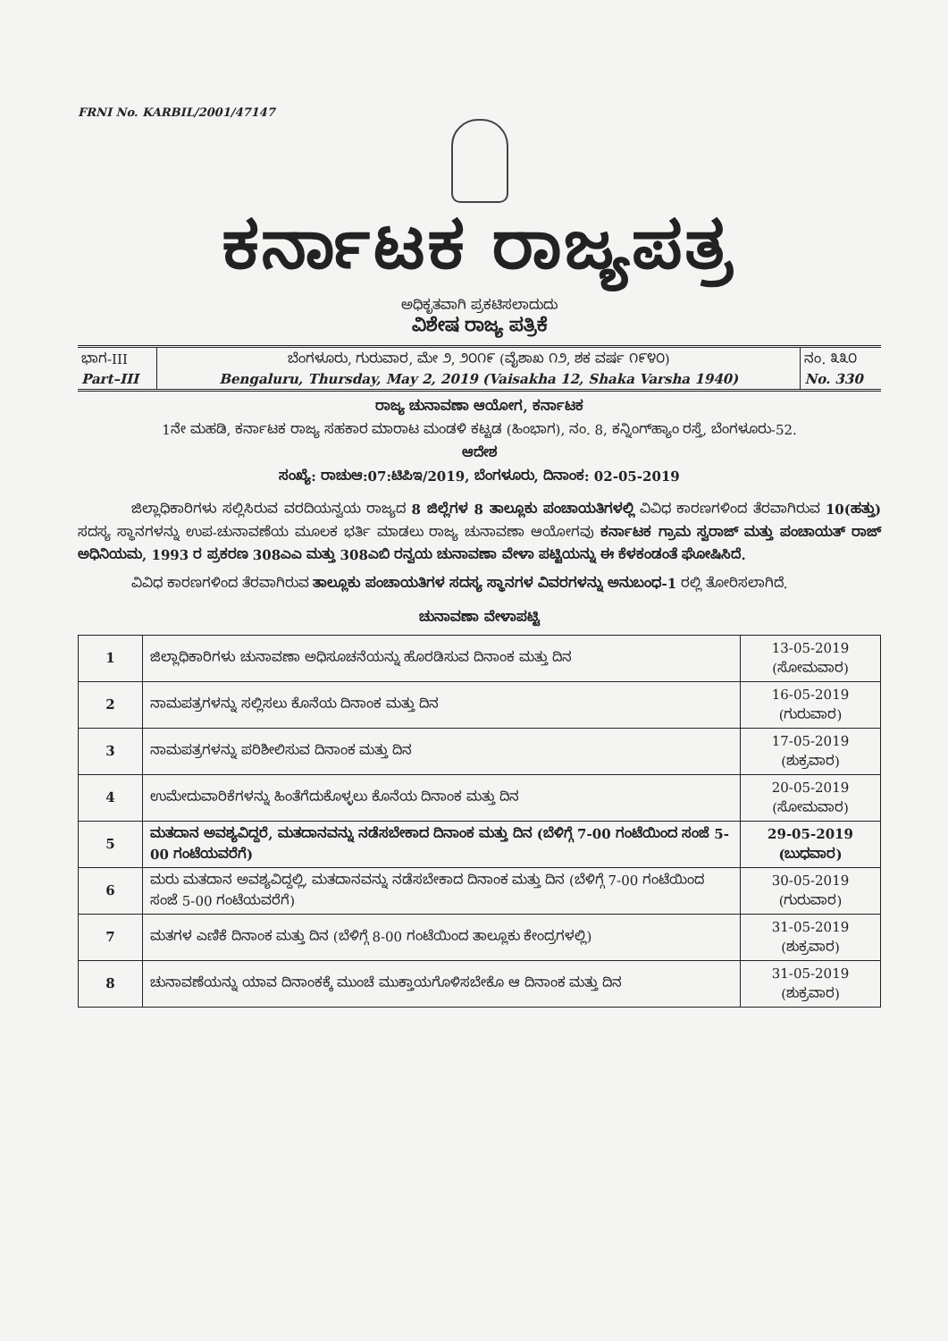FRNI No. KARBIL/2001/47147
ಕರ್ನಾಟಕ ರಾಜ್ಯಪತ್ರ
ಅಧಿಕೃತವಾಗಿ ಪ್ರಕಟಿಸಲಾದುದು
ವಿಶೇಷ ರಾಜ್ಯ ಪತ್ರಿಕೆ
| ಭಾಗ-III | ಬೆಂಗಳೂರು, ಗುರುವಾರ, ಮೇ ೨, ೨೦೧೯ (ವೈಶಾಖ ೧೨, ಶಕ ವರ್ಷ ೧೯೪೦) | ನಂ. ೩೩೦ |
| Part–III | Bengaluru, Thursday, May 2, 2019 (Vaisakha 12, Shaka Varsha 1940) | No. 330 |
ರಾಜ್ಯ ಚುನಾವಣಾ ಆಯೋಗ, ಕರ್ನಾಟಕ
1ನೇ ಮಹಡಿ, ಕರ್ನಾಟಕ ರಾಜ್ಯ ಸಹಕಾರ ಮಾರಾಟ ಮಂಡಳಿ ಕಟ್ಟಡ (ಹಿಂಭಾಗ), ನಂ. 8, ಕನ್ನಿಂಗ್‌ಹ್ಯಾಂ ರಸ್ತೆ, ಬೆಂಗಳೂರು-52.
ಆದೇಶ
ಸಂಖ್ಯೆ: ರಾಚುಆ:07:ಟಿಪಿಇ/2019, ಬೆಂಗಳೂರು, ದಿನಾಂಕ: 02-05-2019
ಜಿಲ್ಲಾಧಿಕಾರಿಗಳು ಸಲ್ಲಿಸಿರುವ ವರದಿಯನ್ವಯ ರಾಜ್ಯದ 8 ಜಿಲ್ಲೆಗಳ 8 ತಾಲ್ಲೂಕು ಪಂಚಾಯತಿಗಳಲ್ಲಿ ವಿವಿಧ ಕಾರಣಗಳಿಂದ ತೆರವಾಗಿರುವ 10(ಹತ್ತು) ಸದಸ್ಯ ಸ್ಥಾನಗಳನ್ನು ಉಪ-ಚುನಾವಣೆಯ ಮೂಲಕ ಭರ್ತಿ ಮಾಡಲು ರಾಜ್ಯ ಚುನಾವಣಾ ಆಯೋಗವು ಕರ್ನಾಟಕ ಗ್ರಾಮ ಸ್ವರಾಜ್ ಮತ್ತು ಪಂಚಾಯತ್ ರಾಜ್ ಅಧಿನಿಯಮ, 1993 ರ ಪ್ರಕರಣ 308ಎಎ ಮತ್ತು 308ಎಬಿ ರನ್ವಯ ಚುನಾವಣಾ ವೇಳಾ ಪಟ್ಟಿಯನ್ನು ಈ ಕೆಳಕಂಡಂತೆ ಘೋಷಿಸಿದೆ.
ವಿವಿಧ ಕಾರಣಗಳಿಂದ ತೆರವಾಗಿರುವ ತಾಲ್ಲೂಕು ಪಂಚಾಯತಿಗಳ ಸದಸ್ಯ ಸ್ಥಾನಗಳ ವಿವರಗಳನ್ನು ಅನುಬಂಧ-1 ರಲ್ಲಿ ತೋರಿಸಲಾಗಿದೆ.
ಚುನಾವಣಾ ವೇಳಾಪಟ್ಟಿ
| 1 | ಜಿಲ್ಲಾಧಿಕಾರಿಗಳು ಚುನಾವಣಾ ಅಧಿಸೂಚನೆಯನ್ನು ಹೊರಡಿಸುವ ದಿನಾಂಕ ಮತ್ತು ದಿನ | 13-05-2019 (ಸೋಮವಾರ) |
| 2 | ನಾಮಪತ್ರಗಳನ್ನು ಸಲ್ಲಿಸಲು ಕೊನೆಯ ದಿನಾಂಕ ಮತ್ತು ದಿನ | 16-05-2019 (ಗುರುವಾರ) |
| 3 | ನಾಮಪತ್ರಗಳನ್ನು ಪರಿಶೀಲಿಸುವ ದಿನಾಂಕ ಮತ್ತು ದಿನ | 17-05-2019 (ಶುಕ್ರವಾರ) |
| 4 | ಉಮೇದುವಾರಿಕೆಗಳನ್ನು ಹಿಂತೆಗೆದುಕೊಳ್ಳಲು ಕೊನೆಯ ದಿನಾಂಕ ಮತ್ತು ದಿನ | 20-05-2019 (ಸೋಮವಾರ) |
| 5 | ಮತದಾನ ಅವಶ್ಯವಿದ್ದರೆ, ಮತದಾನವನ್ನು ನಡೆಸಬೇಕಾದ ದಿನಾಂಕ ಮತ್ತು ದಿನ (ಬೆಳಿಗ್ಗೆ 7-00 ಗಂಟೆಯಿಂದ ಸಂಜೆ 5-00 ಗಂಟೆಯವರೆಗೆ) | 29-05-2019 (ಬುಧವಾರ) |
| 6 | ಮರು ಮತದಾನ ಅವಶ್ಯವಿದ್ದಲ್ಲಿ, ಮತದಾನವನ್ನು ನಡೆಸಬೇಕಾದ ದಿನಾಂಕ ಮತ್ತು ದಿನ (ಬೆಳಿಗ್ಗೆ 7-00 ಗಂಟೆಯಿಂದ ಸಂಜೆ 5-00 ಗಂಟೆಯವರೆಗೆ) | 30-05-2019 (ಗುರುವಾರ) |
| 7 | ಮತಗಳ ಎಣಿಕೆ ದಿನಾಂಕ ಮತ್ತು ದಿನ (ಬೆಳಿಗ್ಗೆ 8-00 ಗಂಟೆಯಿಂದ ತಾಲ್ಲೂಕು ಕೇಂದ್ರಗಳಲ್ಲಿ) | 31-05-2019 (ಶುಕ್ರವಾರ) |
| 8 | ಚುನಾವಣೆಯನ್ನು ಯಾವ ದಿನಾಂಕಕ್ಕೆ ಮುಂಚೆ ಮುಕ್ತಾಯಗೊಳಿಸಬೇಕೊ ಆ ದಿನಾಂಕ ಮತ್ತು ದಿನ | 31-05-2019 (ಶುಕ್ರವಾರ) |